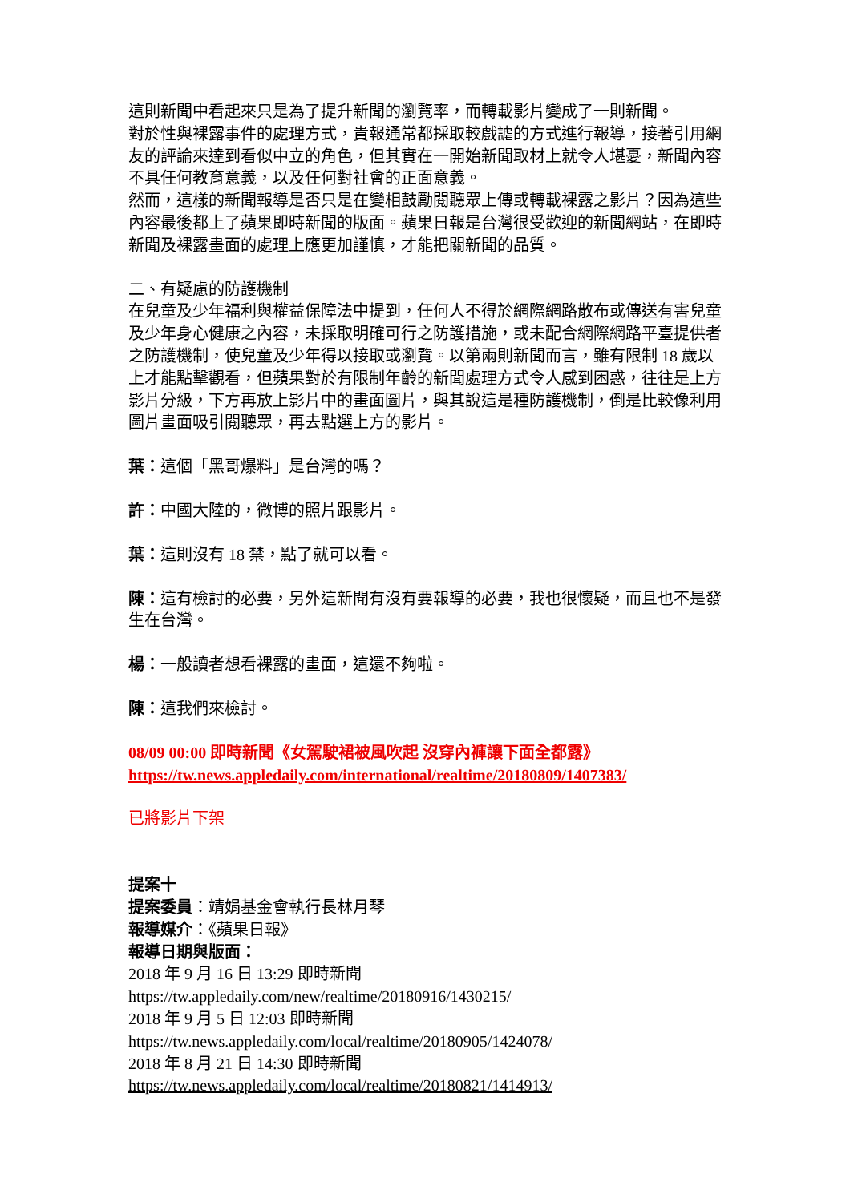這則新聞中看起來只是為了提升新聞的瀏覽率，而轉載影片變成了一則新聞。
對於性與裸露事件的處理方式，貴報通常都採取較戲謔的方式進行報導，接著引用網友的評論來達到看似中立的角色，但其實在一開始新聞取材上就令人堪憂，新聞內容不具任何教育意義，以及任何對社會的正面意義。
然而，這樣的新聞報導是否只是在變相鼓勵閱聽眾上傳或轉載裸露之影片？因為這些內容最後都上了蘋果即時新聞的版面。蘋果日報是台灣很受歡迎的新聞網站，在即時新聞及裸露畫面的處理上應更加謹慎，才能把關新聞的品質。
二、有疑慮的防護機制
在兒童及少年福利與權益保障法中提到，任何人不得於網際網路散布或傳送有害兒童及少年身心健康之內容，未採取明確可行之防護措施，或未配合網際網路平臺提供者之防護機制，使兒童及少年得以接取或瀏覽。以第兩則新聞而言，雖有限制 18 歲以上才能點擊觀看，但蘋果對於有限制年齡的新聞處理方式令人感到困惑，往往是上方影片分級，下方再放上影片中的畫面圖片，與其說這是種防護機制，倒是比較像利用圖片畫面吸引閱聽眾，再去點選上方的影片。
葉：這個「黑哥爆料」是台灣的嗎？
許：中國大陸的，微博的照片跟影片。
葉：這則沒有 18 禁，點了就可以看。
陳：這有檢討的必要，另外這新聞有沒有要報導的必要，我也很懷疑，而且也不是發生在台灣。
楊：一般讀者想看裸露的畫面，這還不夠啦。
陳：這我們來檢討。
08/09 00:00 即時新聞《女駕駛裙被風吹起 沒穿內褲讓下面全都露》
https://tw.news.appledaily.com/international/realtime/20180809/1407383/
已將影片下架
提案十
提案委員：靖娟基金會執行長林月琴
報導媒介：《蘋果日報》
報導日期與版面：
2018 年 9 月 16 日 13:29 即時新聞
https://tw.appledaily.com/new/realtime/20180916/1430215/
2018 年 9 月 5 日 12:03 即時新聞
https://tw.news.appledaily.com/local/realtime/20180905/1424078/
2018 年 8 月 21 日 14:30 即時新聞
https://tw.news.appledaily.com/local/realtime/20180821/1414913/